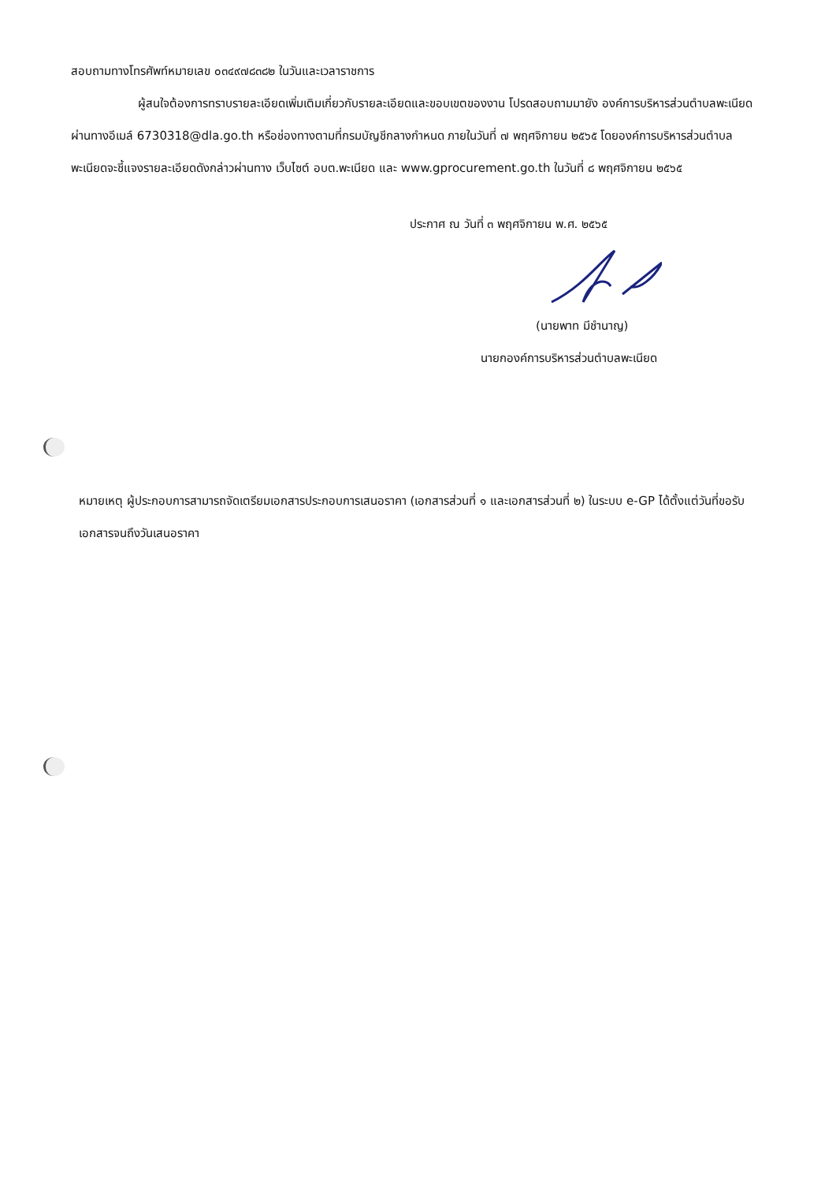สอบถามทางโทรศัพท์หมายเลข ๐๓๔๙๗๘๓๘๒ ในวันและเวลาราชการ
ผู้สนใจต้องการทราบรายละเอียดเพิ่มเติมเกี่ยวกับรายละเอียดและขอบเขตของงาน โปรดสอบถามมายัง องค์การบริหารส่วนตำบลพะเนียด ผ่านทางอีเมล์ 6730318@dla.go.th หรือช่องทางตามที่กรมบัญชีกลางกำหนด ภายในวันที่ ๗ พฤศจิกายน ๒๕๖๕ โดยองค์การบริหารส่วนตำบลพะเนียดจะชี้แจงรายละเอียดดังกล่าวผ่านทาง เว็บไซต์ อบต.พะเนียด และ www.gprocurement.go.th ในวันที่ ๘ พฤศจิกายน ๒๕๖๕
ประกาศ ณ วันที่ ๓ พฤศจิกายน พ.ศ. ๒๕๖๕
(นายพาท มีชำนาญ)
นายกองค์การบริหารส่วนตำบลพะเนียด
หมายเหตุ ผู้ประกอบการสามารถจัดเตรียมเอกสารประกอบการเสนอราคา (เอกสารส่วนที่ ๑ และเอกสารส่วนที่ ๒) ในระบบ e-GP ได้ตั้งแต่วันที่ขอรับเอกสารจนถึงวันเสนอราคา